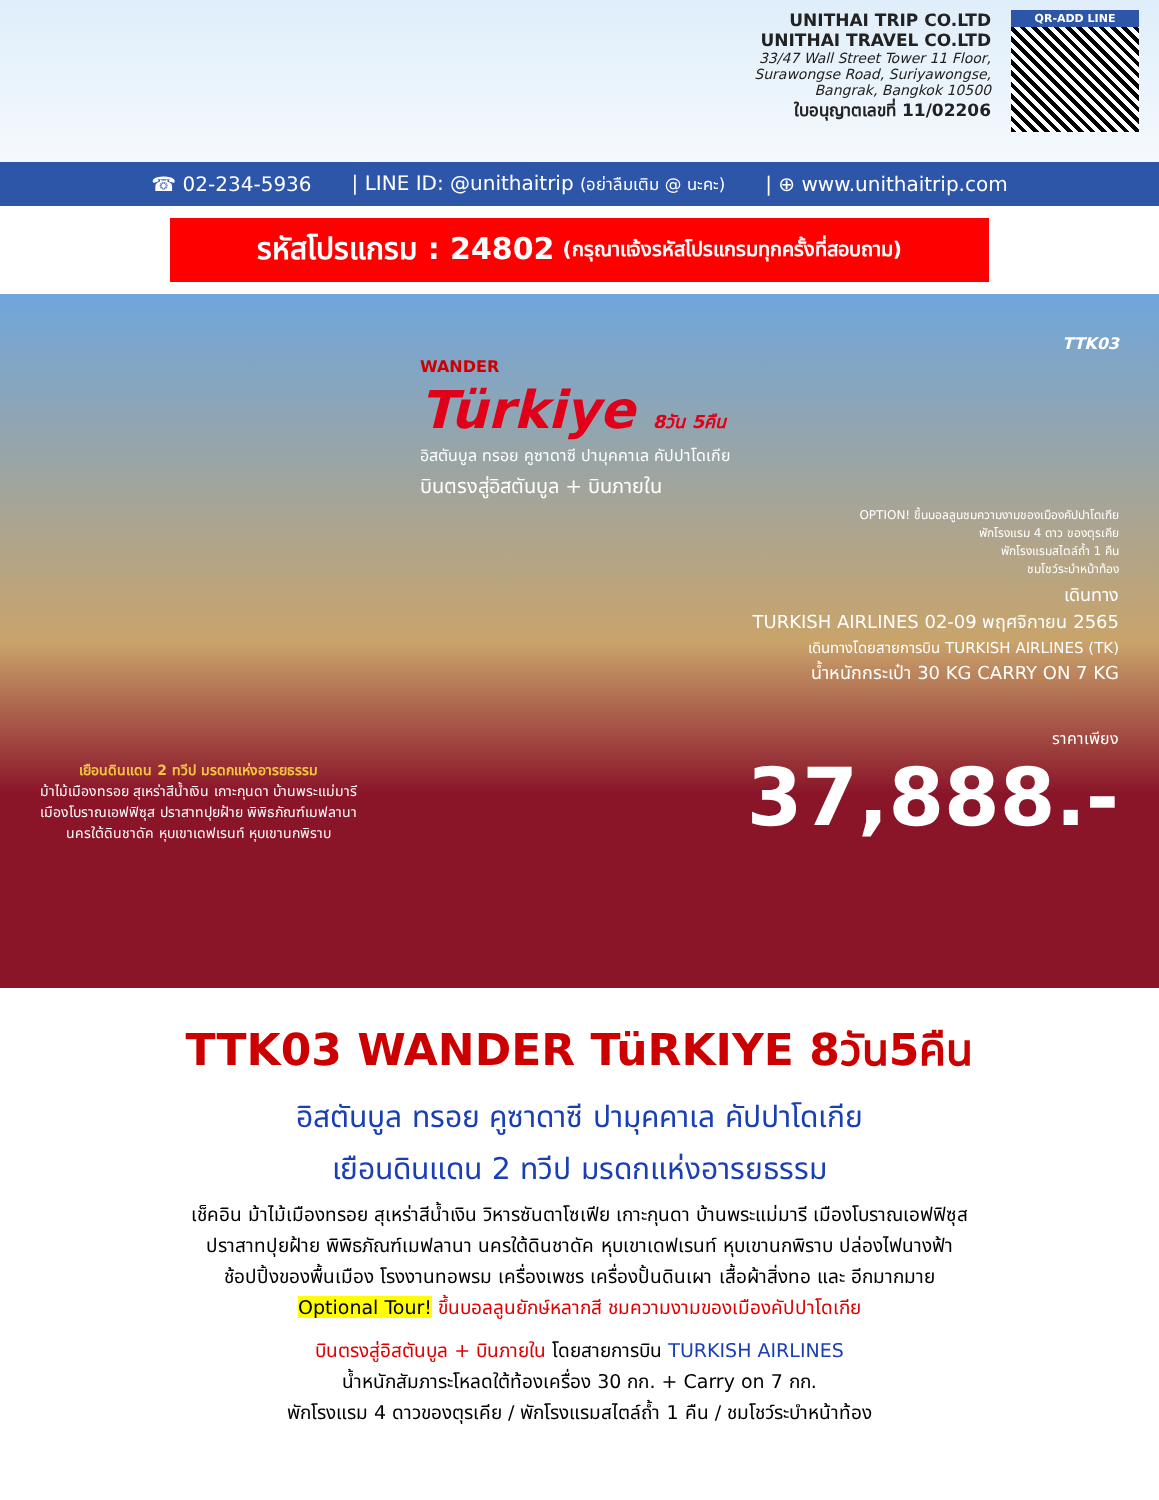UNITHAI TRIP CO.LTD
UNITHAI TRAVEL CO.LTD
33/47 Wall Street Tower 11 Floor,
Surawongse Road, Suriyawongse,
Bangrak, Bangkok 10500
ใบอนุญาตเลขที่ 11/02206
QR-ADD LINE
☎ 02-234-5936 | LINE ID: @unithaitrip (อย่าลืมเติม @ นะคะ) | ⊕ www.unithaitrip.com
รหัสโปรแกรม : 24802 (กรุณาแจ้งรหัสโปรแกรมทุกครั้งที่สอบถาม)
TTK03
WANDER
Türkiye 8วัน 5คืน
อิสตันบูล ทรอย คูซาดาซี ปามุคคาเล คัปปาโดเกีย
บินตรงสู่อิสตันบูล + บินภายใน
OPTION! ขึ้นบอลลูนชมความงามของเมืองคัปปาโดเกีย
พักโรงแรม 4 ดาว ของตุรเคีย
พักโรงแรมสไตล์ถ้ำ 1 คืน
ชมโชว์ระบำหน้าท้อง
เดินทาง
TURKISH AIRLINES 02-09 พฤศจิกายน 2565
เดินทางโดยสายการบิน TURKISH AIRLINES (TK)
น้ำหนักกระเป๋า 30 KG CARRY ON 7 KG
เยือนดินแดน 2 ทวีป มรดกแห่งอารยธรรม
ม้าไม้เมืองทรอย สุเหร่าสีน้ำเงิน เกาะกุนดา บ้านพระแม่มารี
เมืองโบราณเอฟฟิซุส ปราสาทปุยฝ้าย พิพิธภัณฑ์เมฟลานา
นครใต้ดินชาดัค หุบเขาเดฟเรนท์ หุบเขานกพิราบ
ราคาเพียง
37,888.-
TTK03 WANDER TüRKIYE 8วัน5คืน
อิสตันบูล ทรอย คูซาดาซี ปามุคคาเล คัปปาโดเกีย
เยือนดินแดน 2 ทวีป มรดกแห่งอารยธรรม
เช็คอิน ม้าไม้เมืองทรอย สุเหร่าสีน้ำเงิน วิหารซันตาโซเฟีย เกาะกุนดา บ้านพระแม่มารี เมืองโบราณเอฟฟิซุส
ปราสาทปุยฝ้าย พิพิธภัณฑ์เมฟลานา นครใต้ดินชาดัค หุบเขาเดฟเรนท์ หุบเขานกพิราบ ปล่องไฟนางฟ้า
ช้อปปิ้งของพื้นเมือง โรงงานทอพรม เครื่องเพชร เครื่องปั้นดินเผา เสื้อผ้าสิ่งทอ และ อีกมากมาย
Optional Tour! ขึ้นบอลลูนยักษ์หลากสี ชมความงามของเมืองคัปปาโดเกีย
บินตรงสู่อิสตันบูล + บินภายใน โดยสายการบิน TURKISH AIRLINES
น้ำหนักสัมภาระโหลดใต้ท้องเครื่อง 30 กก. + Carry on 7 กก.
พักโรงแรม 4 ดาวของตุรเคีย / พักโรงแรมสไตล์ถ้ำ 1 คืน / ชมโชว์ระบำหน้าท้อง